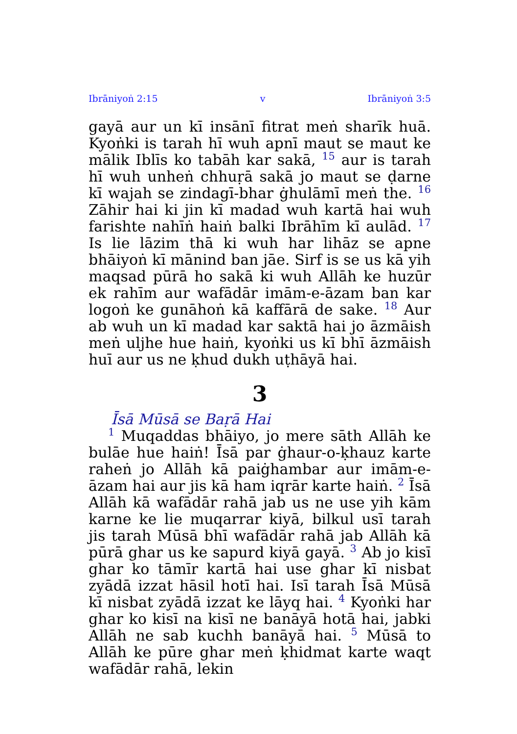Ibrāniyoṅ 2:15 v Ibrāniyoṅ 3:5
gayā aur un kī insānī fitrat meṅ sharīk huā. Kyoṅki is tarah hī wuh apnī maut se maut ke mālik Iblīs ko tabāh kar sakā, <sup>15</sup> aur is tarah hī wuh unheṅ chhuṛā sakā jo maut se ḍarne kī wajah se zindagī-bhar ġhulāmī meṅ the. <sup>16</sup> Zāhir hai ki jin kī madad wuh kartā hai wuh farishte nahīṅ haiṅ balki Ibrāhīm kī aulād. <sup>17</sup> Is lie lāzim thā ki wuh har lihāz se apne bhāiyoṅ kī mānind ban jāe. Sirf is se us kā yih maqsad pūrā ho sakā ki wuh Allāh ke huzūr ek rahīm aur wafādār imām-e-āzam ban kar logoṅ ke gunāhoṅ kā kaffārā de sake. <sup>18</sup> Aur ab wuh un kī madad kar saktā hai jo āzmāish meṅ uljhe hue haiṅ, kyoṅki us kī bhī āzmāish huī aur us ne ḳhud dukh uṭhāyā hai.
3
Īsā Mūsā se Baṛā Hai
<sup>1</sup> Muqaddas bhāiyo, jo mere sāth Allāh ke bulāe hue haiṅ! Īsā par ġhaur-o-ḳhauz karte raheṅ jo Allāh kā paiġhambar aur imām-e-āzam hai aur jis kā ham iqrār karte haiṅ. <sup>2</sup> Īsā Allāh kā wafādār rahā jab us ne use yih kām karne ke lie muqarrar kiyā, bilkul usī tarah jis tarah Mūsā bhī wafādār rahā jab Allāh kā pūrā ghar us ke sapurd kiyā gayā. <sup>3</sup> Ab jo kisī ghar ko tāmīr kartā hai use ghar kī nisbat zyādā izzat hāsil hotī hai. Isī tarah Īsā Mūsā kī nisbat zyādā izzat ke lāyq hai. <sup>4</sup> Kyoṅki har ghar ko kisī na kisī ne banāyā hotā hai, jabki Allāh ne sab kuchh banāyā hai. <sup>5</sup> Mūsā to Allāh ke pūre ghar meṅ ḳhidmat karte waqt wafādār rahā, lekin